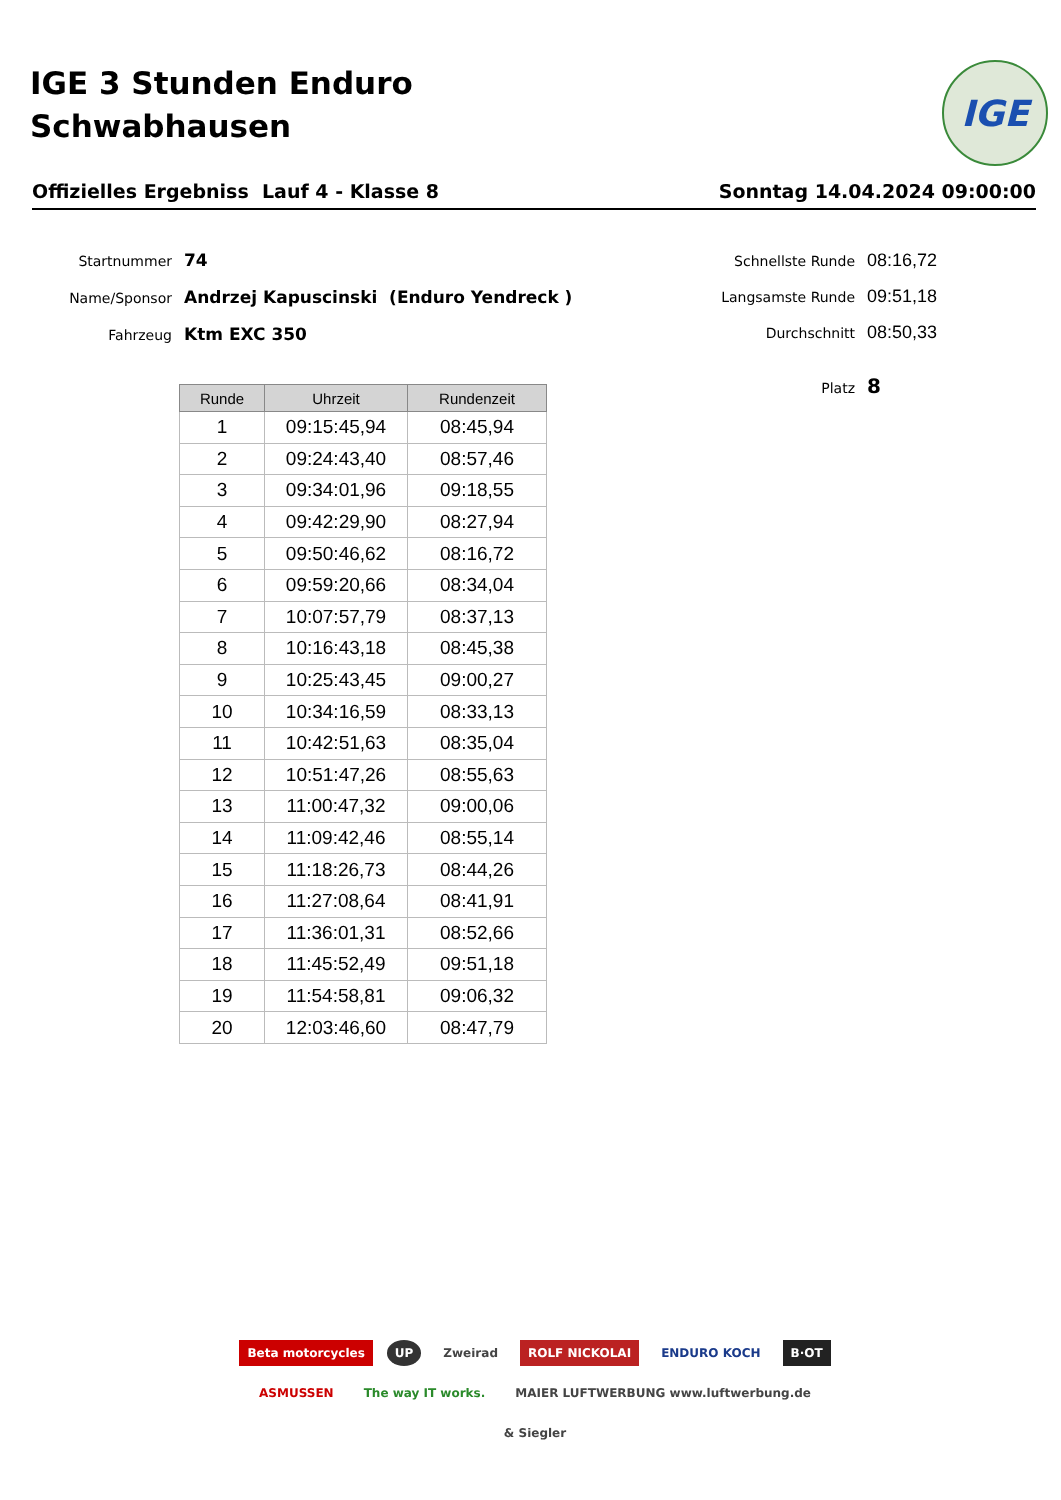IGE 3 Stunden Enduro
Schwabhausen
IGE
Offizielles Ergebniss Lauf 4 - Klasse 8 Sonntag 14.04.2024 09:00:00
Startnummer 74
Name/Sponsor Andrzej Kapuscinski (Enduro Yendreck )
Fahrzeug Ktm EXC 350
Schnellste Runde 08:16,72
Langsamste Runde 09:51,18
Durchschnitt 08:50,33
Platz 8
| Runde | Uhrzeit | Rundenzeit |
| --- | --- | --- |
| 1 | 09:15:45,94 | 08:45,94 |
| 2 | 09:24:43,40 | 08:57,46 |
| 3 | 09:34:01,96 | 09:18,55 |
| 4 | 09:42:29,90 | 08:27,94 |
| 5 | 09:50:46,62 | 08:16,72 |
| 6 | 09:59:20,66 | 08:34,04 |
| 7 | 10:07:57,79 | 08:37,13 |
| 8 | 10:16:43,18 | 08:45,38 |
| 9 | 10:25:43,45 | 09:00,27 |
| 10 | 10:34:16,59 | 08:33,13 |
| 11 | 10:42:51,63 | 08:35,04 |
| 12 | 10:51:47,26 | 08:55,63 |
| 13 | 11:00:47,32 | 09:00,06 |
| 14 | 11:09:42,46 | 08:55,14 |
| 15 | 11:18:26,73 | 08:44,26 |
| 16 | 11:27:08,64 | 08:41,91 |
| 17 | 11:36:01,31 | 08:52,66 |
| 18 | 11:45:52,49 | 09:51,18 |
| 19 | 11:54:58,81 | 09:06,32 |
| 20 | 12:03:46,60 | 08:47,79 |
Beta motorcycles UP Zweirad ROLF NICKOLAI ENDURO KOCH B·OT ASMUSSEN The way IT works. MAIER LUFTWERBUNG www.luftwerbung.de & Siegler